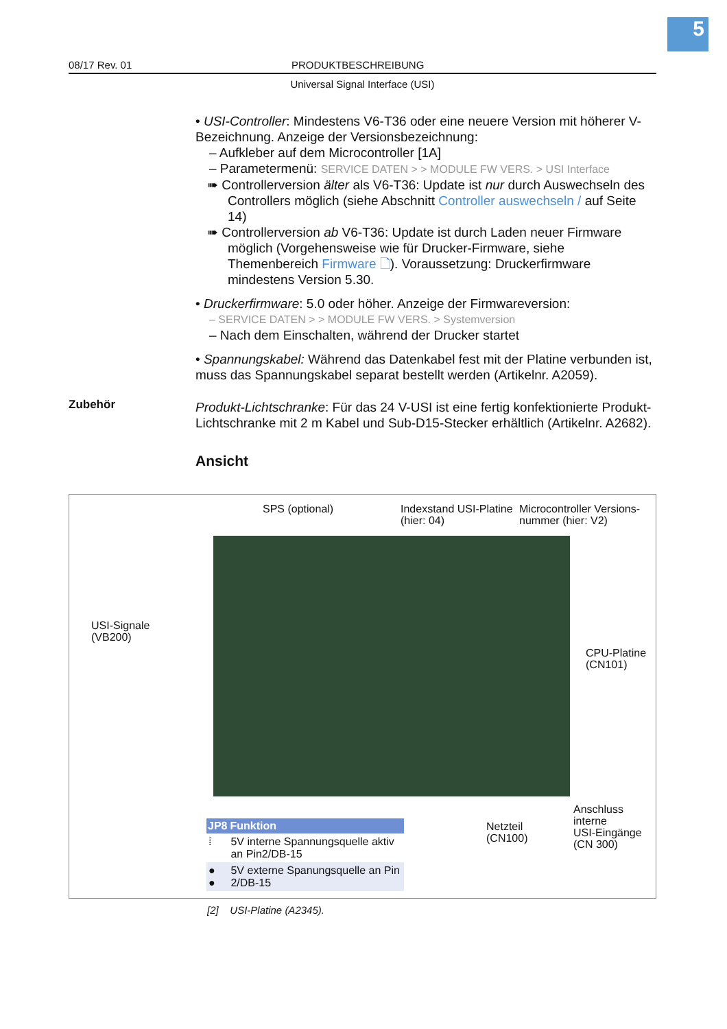5
08/17 Rev. 01 PRODUKTBESCHREIBUNG
Universal Signal Interface (USI)
• USI-Controller: Mindestens V6-T36 oder eine neuere Version mit höherer V-Bezeichnung. Anzeige der Versionsbezeichnung:
– Aufkleber auf dem Microcontroller [1A]
– Parametermenü: SERVICE DATEN > > MODULE FW VERS. > USI Interface
➠ Controllerversion älter als V6-T36: Update ist nur durch Auswechseln des Controllers möglich (siehe Abschnitt Controller auswechseln / auf Seite 14)
➠ Controllerversion ab V6-T36: Update ist durch Laden neuer Firmware möglich (Vorgehensweise wie für Drucker-Firmware, siehe Themenbereich Firmware 🗋). Voraussetzung: Druckerfirmware mindestens Version 5.30.
• Druckerfirmware: 5.0 oder höher. Anzeige der Firmwareversion:
– SERVICE DATEN > > MODULE FW VERS. > Systemversion
– Nach dem Einschalten, während der Drucker startet
• Spannungskabel: Während das Datenkabel fest mit der Platine verbunden ist, muss das Spannungskabel separat bestellt werden (Artikelnr. A2059).
Produkt-Lichtschranke: Für das 24 V-USI ist eine fertig konfektionierte Produkt-Lichtschranke mit 2 m Kabel und Sub-D15-Stecker erhältlich (Artikelnr. A2682).
Ansicht
Zubehör
SPS (optional)
Indexstand USI-Platine
(hier: 04)
Microcontroller Versions-
nummer (hier: V2)
USI-Signale
(VB200)
CPU-Platine
(CN101)
Netzteil
(CN100)
Anschluss interne
USI-Eingänge
(CN 300)
| JP8 | Funktion |
| --- | --- |
| ⁞ | 5V interne Spannungsquelle aktiv an Pin2/DB-15 |
| ● ● | 5V externe Spanungsquelle an Pin 2/DB-15 |
[2] USI-Platine (A2345).